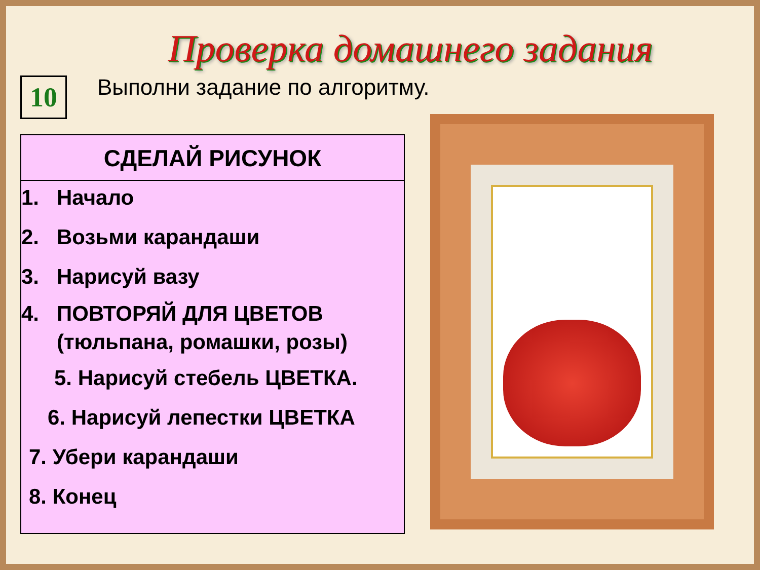Проверка домашнего задания
10
Выполни задание по алгоритму.
СДЕЛАЙ РИСУНОК
1. Начало
2. Возьми карандаши
3. Нарисуй вазу
4. ПОВТОРЯЙ ДЛЯ ЦВЕТОВ
(тюльпана, ромашки, розы)
5. Нарисуй стебель ЦВЕТКА.
6. Нарисуй лепестки ЦВЕТКА
7. Убери карандаши
8. Конец